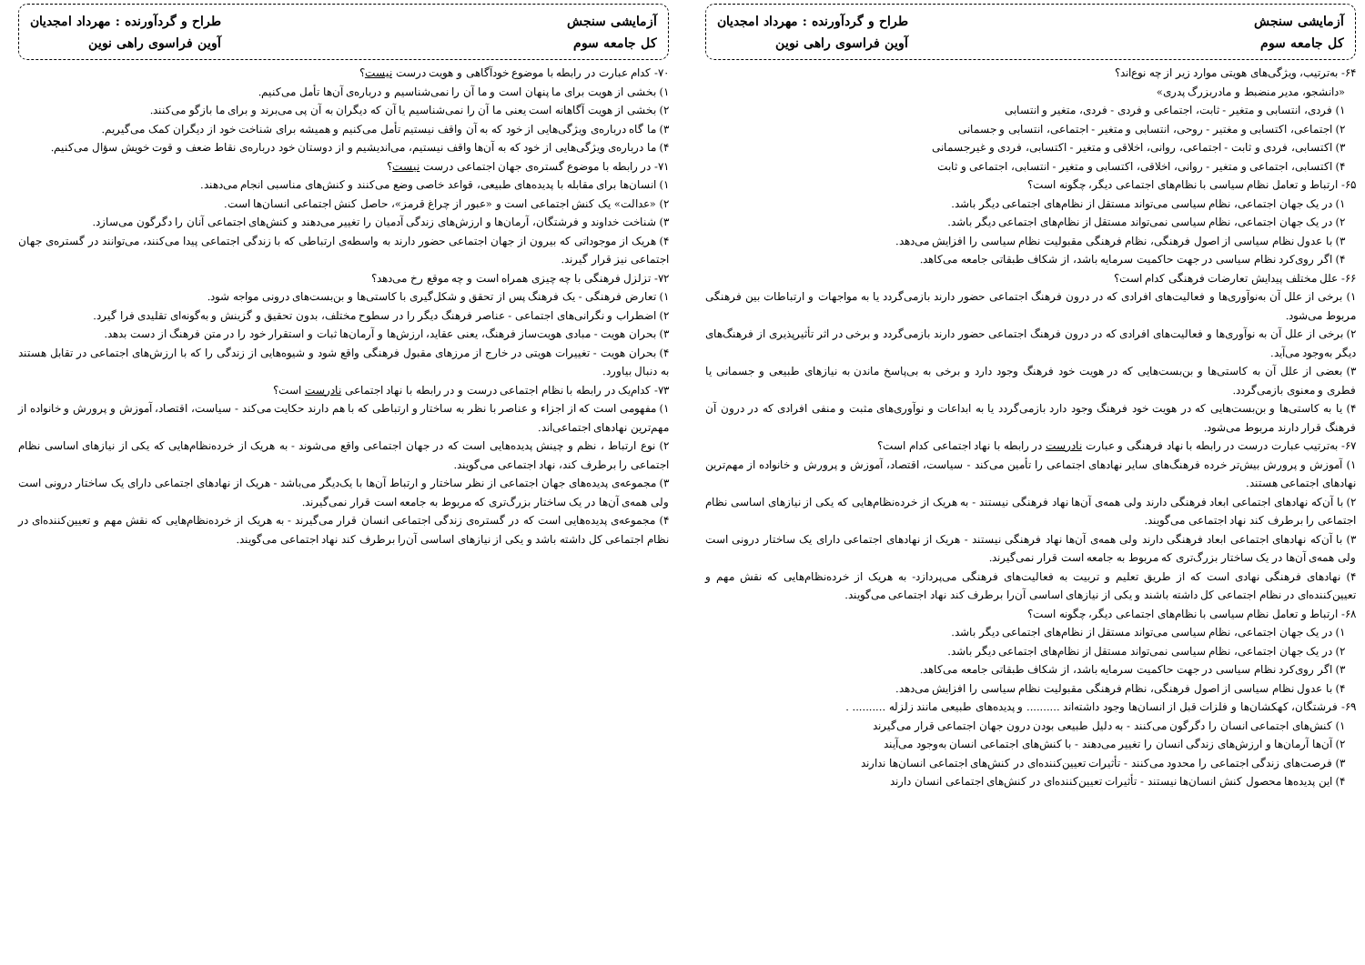آزمایشی سنجش
کل جامعه سوم
طراح و گردآورنده : مهرداد امجدیان
آوین فراسوی راهی نوین
۶۴- به‌ترتیب، ویژگی‌های هویتی موارد زیر از چه نوع‌اند؟
«دانشجو، مدیر منضبط و مادربزرگ پدری»
۱) فردی، انتسابی و متغیر - ثابت، اجتماعی و فردی - فردی، متغیر و انتسابی
۲) اجتماعی، اکتسابی و مغتیر - روحی، انتسابی و متغیر - اجتماعی، انتسابی و جسمانی
۳) اکتسابی، فردی و ثابت - اجتماعی، روانی، اخلاقی و متغیر - اکتسابی، فردی و غیرجسمانی
۴) اکتسابی، اجتماعی و متغیر - روانی، اخلاقی، اکتسابی و متغیر - انتسابی، اجتماعی و ثابت
۶۵- ارتباط و تعامل نظام سیاسی با نظام‌های اجتماعی دیگر، چگونه است؟
۱) در یک جهان اجتماعی، نظام سیاسی می‌تواند مستقل از نظام‌های اجتماعی دیگر باشد.
۲) در یک جهان اجتماعی، نظام سیاسی نمی‌تواند مستقل از نظام‌های اجتماعی دیگر باشد.
۳) با عدول نظام سیاسی از اصول فرهنگی، نظام فرهنگی مقبولیت نظام سیاسی را افزایش می‌دهد.
۴) اگر روی‌کرد نظام سیاسی در جهت حاکمیت سرمایه باشد، از شکاف طبقاتی جامعه می‌کاهد.
۶۶- علل مختلف پیدایش تعارضات فرهنگی کدام است؟
۱) برخی از علل آن به‌نوآوری‌ها و فعالیت‌های افرادی که در درون فرهنگ اجتماعی حضور دارند بازمی‌گردد یا به مواجهات و ارتباطات بین فرهنگی مربوط می‌شود.
۲) برخی از علل آن به نوآوری‌ها و فعالیت‌های افرادی که در درون فرهنگ اجتماعی حضور دارند بازمی‌گردد و برخی در اثر تأثیرپذیری از فرهنگ‌های دیگر به‌وجود می‌آید.
۳) بعضی از علل آن به کاستی‌ها و بن‌بست‌هایی که در هویت خود فرهنگ وجود دارد و برخی به بی‌پاسخ ماندن به نیازهای طبیعی و جسمانی یا فطری و معنوی بازمی‌گردد.
۴) یا به کاستی‌ها و بن‌بست‌هایی که در هویت خود فرهنگ وجود دارد بازمی‌گردد یا به ابداعات و نوآوری‌های مثبت و منفی افرادی که در درون آن فرهنگ قرار دارند مربوط می‌شود.
۶۷- به‌ترتیب عبارت درست در رابطه با نهاد فرهنگی و عبارت نادرست در رابطه با نهاد اجتماعی کدام است؟
۱) آموزش و پرورش بیش‌تر خرده فرهنگ‌های سایر نهادهای اجتماعی را تأمین می‌کند - سیاست، اقتصاد، آموزش و پرورش و خانواده از مهم‌ترین نهادهای اجتماعی هستند.
۲) با آن‌که نهادهای اجتماعی ابعاد فرهنگی دارند ولی همه‌ی آن‌ها نهاد فرهنگی نیستند - به هریک از خرده‌نظام‌هایی که یکی از نیازهای اساسی نظام اجتماعی را برطرف کند نهاد اجتماعی می‌گویند.
۳) با آن‌که نهادهای اجتماعی ابعاد فرهنگی دارند ولی همه‌ی آن‌ها نهاد فرهنگی نیستند - هریک از نهادهای اجتماعی دارای یک ساختار درونی است ولی همه‌ی آن‌ها در یک ساختار بزرگ‌تری که مربوط به جامعه است قرار نمی‌گیرند.
۴) نهادهای فرهنگی نهادی است که از طریق تعلیم و تربیت به فعالیت‌های فرهنگی می‌پردازد- به هریک از خرده‌نظام‌هایی که نقش مهم و تعیین‌کننده‌ای در نظام اجتماعی کل داشته باشند و یکی از نیازهای اساسی آن‌را برطرف کند نهاد اجتماعی می‌گویند.
۶۸- ارتباط و تعامل نظام سیاسی با نظام‌های اجتماعی دیگر، چگونه است؟
۱) در یک جهان اجتماعی، نظام سیاسی می‌تواند مستقل از نظام‌های اجتماعی دیگر باشد.
۲) در یک جهان اجتماعی، نظام سیاسی نمی‌تواند مستقل از نظام‌های اجتماعی دیگر باشد.
۳) اگر روی‌کرد نظام سیاسی در جهت حاکمیت سرمایه باشد، از شکاف طبقاتی جامعه می‌کاهد.
۴) با عدول نظام سیاسی از اصول فرهنگی، نظام فرهنگی مقبولیت نظام سیاسی را افزایش می‌دهد.
۶۹- فرشتگان، کهکشان‌ها و فلزات قبل از انسان‌ها وجود داشته‌اند .......... و پدیده‌های طبیعی مانند زلزله .......... .
۱) کنش‌های اجتماعی انسان را دگرگون می‌کنند - به دلیل طبیعی بودن درون جهان اجتماعی قرار می‌گیرند
۲) آن‌ها آرمان‌ها و ارزش‌های زندگی انسان را تغییر می‌دهند - با کنش‌های اجتماعی انسان به‌وجود می‌آیند
۳) فرصت‌های زندگی اجتماعی را محدود می‌کنند - تأثیرات تعیین‌کننده‌ای در کنش‌های اجتماعی انسان‌ها ندارند
۴) این پدیده‌ها محصول کنش انسان‌ها نیستند - تأثیرات تعیین‌کننده‌ای در کنش‌های اجتماعی انسان دارند
آزمایشی سنجش
کل جامعه سوم
طراح و گردآورنده : مهرداد امجدیان
آوین فراسوی راهی نوین
۷۰- کدام عبارت در رابطه با موضوع خودآگاهی و هویت درست نیست؟
۱) بخشی از هویت برای ما پنهان است و ما آن را نمی‌شناسیم و درباره‌ی آن‌ها تأمل می‌کنیم.
۲) بخشی از هویت آگاهانه است یعنی ما آن را نمی‌شناسیم یا آن که دیگران به آن پی می‌برند و برای ما بازگو می‌کنند.
۳) ما گاه درباره‌ی ویژگی‌هایی از خود که به آن واقف نیستیم تأمل می‌کنیم و همیشه برای شناخت خود از دیگران کمک می‌گیریم.
۴) ما درباره‌ی ویژگی‌هایی از خود که به آن‌ها واقف نیستیم، می‌اندیشیم و از دوستان خود درباره‌ی نقاط ضعف و قوت خویش سؤال می‌کنیم.
۷۱- در رابطه با موضوع گستره‌ی جهان اجتماعی درست نیست؟
۱) انسان‌ها برای مقابله با پدیده‌های طبیعی، قواعد خاصی وضع می‌کنند و کنش‌های مناسبی انجام می‌دهند.
۲) «عدالت» یک کنش اجتماعی است و «عبور از چراغ قرمز»، حاصل کنش اجتماعی انسان‌ها است.
۳) شناخت خداوند و فرشتگان، آرمان‌ها و ارزش‌های زندگی آدمیان را تغییر می‌دهند و کنش‌های اجتماعی آنان را دگرگون می‌سازد.
۴) هریک از موجوداتی که بیرون از جهان اجتماعی حضور دارند به واسطه‌ی ارتباطی که با زندگی اجتماعی پیدا می‌کنند، می‌توانند در گستره‌ی جهان اجتماعی نیز قرار گیرند.
۷۲- تزلزل فرهنگی با چه چیزی همراه است و چه موقع رخ می‌دهد؟
۱) تعارض فرهنگی - یک فرهنگ پس از تحقق و شکل‌گیری با کاستی‌ها و بن‌بست‌های درونی مواجه شود.
۲) اضطراب و نگرانی‌های اجتماعی - عناصر فرهنگ دیگر را در سطوح مختلف، بدون تحقیق و گزینش و به‌گونه‌ای تقلیدی فرا گیرد.
۳) بحران هویت - مبادی هویت‌ساز فرهنگ، یعنی عقاید، ارزش‌ها و آرمان‌ها ثبات و استقرار خود را در متن فرهنگ از دست بدهد.
۴) بحران هویت - تغییرات هویتی در خارج از مرزهای مقبول فرهنگی واقع شود و شیوه‌هایی از زندگی را که با ارزش‌های اجتماعی در تقابل هستند به دنبال بیاورد.
۷۳- کدام‌یک در رابطه با نظام اجتماعی درست و در رابطه با نهاد اجتماعی نادرست است؟
۱) مفهومی است که از اجزاء و عناصر با نظر به ساختار و ارتباطی که با هم دارند حکایت می‌کند - سیاست، اقتصاد، آموزش و پرورش و خانواده از مهم‌ترین نهادهای اجتماعی‌اند.
۲) نوع ارتباط ، نظم و چینش پدیده‌هایی است که در جهان اجتماعی واقع می‌شوند - به هریک از خرده‌نظام‌هایی که یکی از نیازهای اساسی نظام اجتماعی را برطرف کند، نهاد اجتماعی می‌گویند.
۳) مجموعه‌ی پدیده‌های جهان اجتماعی از نظر ساختار و ارتباط آن‌ها با یک‌دیگر می‌باشد - هریک از نهادهای اجتماعی دارای یک ساختار درونی است ولی همه‌ی آن‌ها در یک ساختار بزرگ‌تری که مربوط به جامعه است قرار نمی‌گیرند.
۴) مجموعه‌ی پدیده‌هایی است که در گستره‌ی زندگی اجتماعی انسان قرار می‌گیرند - به هریک از خرده‌نظام‌هایی که نقش مهم و تعیین‌کننده‌ای در نظام اجتماعی کل داشته باشد و یکی از نیازهای اساسی آن‌را برطرف کند نهاد اجتماعی می‌گویند.